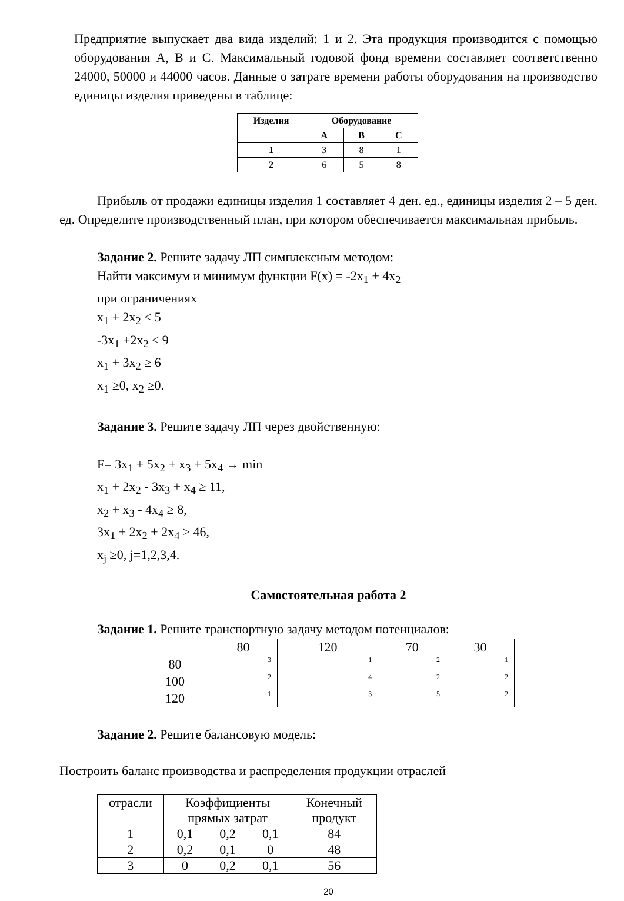Предприятие выпускает два вида изделий: 1 и 2. Эта продукция производится с помощью оборудования А, В и С. Максимальный годовой фонд времени составляет соответственно 24000, 50000 и 44000 часов. Данные о затрате времени работы оборудования на производство единицы изделия приведены в таблице:
| Изделия | Оборудование | | |
| --- | --- | --- | --- |
| | А | В | С |
| 1 | 3 | 8 | 1 |
| 2 | 6 | 5 | 8 |
Прибыль от продажи единицы изделия 1 составляет 4 ден. ед., единицы изделия 2 – 5 ден. ед. Определите производственный план, при котором обеспечивается максимальная прибыль.
Задание 2. Решите задачу ЛП симплексным методом:
Найти максимум и минимум функции F(x) = -2x<sub>1</sub> + 4x<sub>2</sub>
при ограничениях
x<sub>1</sub> + 2x<sub>2</sub> ≤ 5
-3x<sub>1</sub> +2x<sub>2</sub> ≤ 9
x<sub>1</sub> + 3x<sub>2</sub> ≥ 6
x<sub>1</sub> ≥0, x<sub>2</sub> ≥0.
Задание 3. Решите задачу ЛП через двойственную:
F= 3x<sub>1</sub> + 5x<sub>2</sub> + x<sub>3</sub> + 5x<sub>4</sub> → min
x<sub>1</sub> + 2x<sub>2</sub> - 3x<sub>3</sub> + x<sub>4</sub> ≥ 11,
x<sub>2</sub> + x<sub>3</sub> - 4x<sub>4</sub> ≥ 8,
3x<sub>1</sub> + 2x<sub>2</sub> + 2x<sub>4</sub> ≥ 46,
x<sub>j</sub> ≥0, j=1,2,3,4.
Самостоятельная работа 2
Задание 1. Решите транспортную задачу методом потенциалов:
| | 80 | 120 | 70 | 30 |
| 80 | 3 | 1 | 2 | 1 |
| 100 | 2 | 4 | 2 | 2 |
| 120 | 1 | 3 | 5 | 2 |
Задание 2. Решите балансовую модель:
Построить баланс производства и распределения продукции отраслей
| отрасли | Коэффициенты прямых затрат | | | Конечный продукт |
| 1 | 0,1 | 0,2 | 0,1 | 84 |
| 2 | 0,2 | 0,1 | 0 | 48 |
| 3 | 0 | 0,2 | 0,1 | 56 |
20